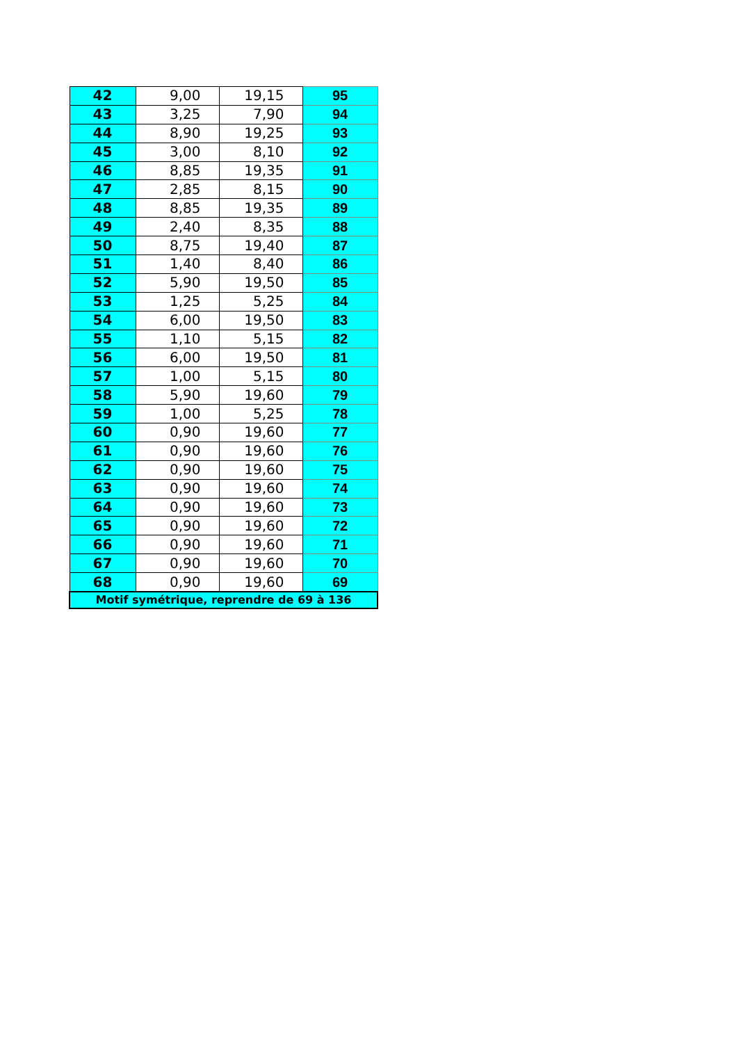| 42 | 9,00 | 19,15 | 95 |
| 43 | 3,25 | 7,90 | 94 |
| 44 | 8,90 | 19,25 | 93 |
| 45 | 3,00 | 8,10 | 92 |
| 46 | 8,85 | 19,35 | 91 |
| 47 | 2,85 | 8,15 | 90 |
| 48 | 8,85 | 19,35 | 89 |
| 49 | 2,40 | 8,35 | 88 |
| 50 | 8,75 | 19,40 | 87 |
| 51 | 1,40 | 8,40 | 86 |
| 52 | 5,90 | 19,50 | 85 |
| 53 | 1,25 | 5,25 | 84 |
| 54 | 6,00 | 19,50 | 83 |
| 55 | 1,10 | 5,15 | 82 |
| 56 | 6,00 | 19,50 | 81 |
| 57 | 1,00 | 5,15 | 80 |
| 58 | 5,90 | 19,60 | 79 |
| 59 | 1,00 | 5,25 | 78 |
| 60 | 0,90 | 19,60 | 77 |
| 61 | 0,90 | 19,60 | 76 |
| 62 | 0,90 | 19,60 | 75 |
| 63 | 0,90 | 19,60 | 74 |
| 64 | 0,90 | 19,60 | 73 |
| 65 | 0,90 | 19,60 | 72 |
| 66 | 0,90 | 19,60 | 71 |
| 67 | 0,90 | 19,60 | 70 |
| 68 | 0,90 | 19,60 | 69 |
| Motif symétrique, reprendre de 69 à 136 | | | |